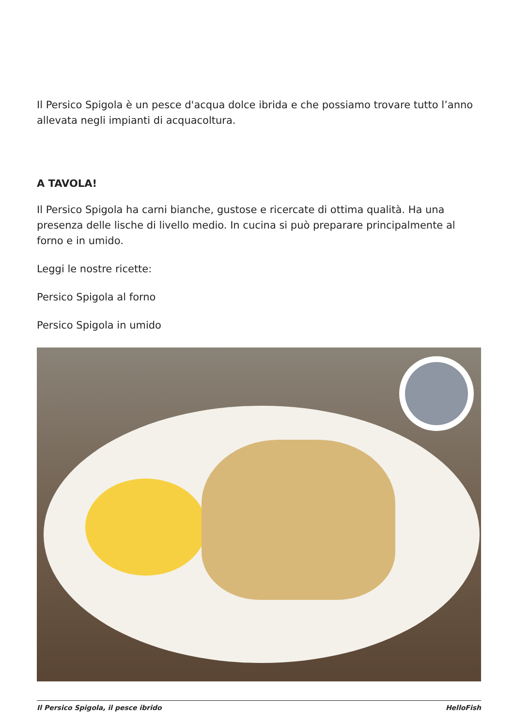Il Persico Spigola è un pesce d'acqua dolce ibrida e che possiamo trovare tutto l’anno allevata negli impianti di acquacoltura.
A TAVOLA!
Il Persico Spigola ha carni bianche, gustose e ricercate di ottima qualità. Ha una presenza delle lische di livello medio. In cucina si può preparare principalmente al forno e in umido.
Leggi le nostre ricette:
Persico Spigola al forno
Persico Spigola in umido
Il Persico Spigola, il pesce ibrido HelloFish